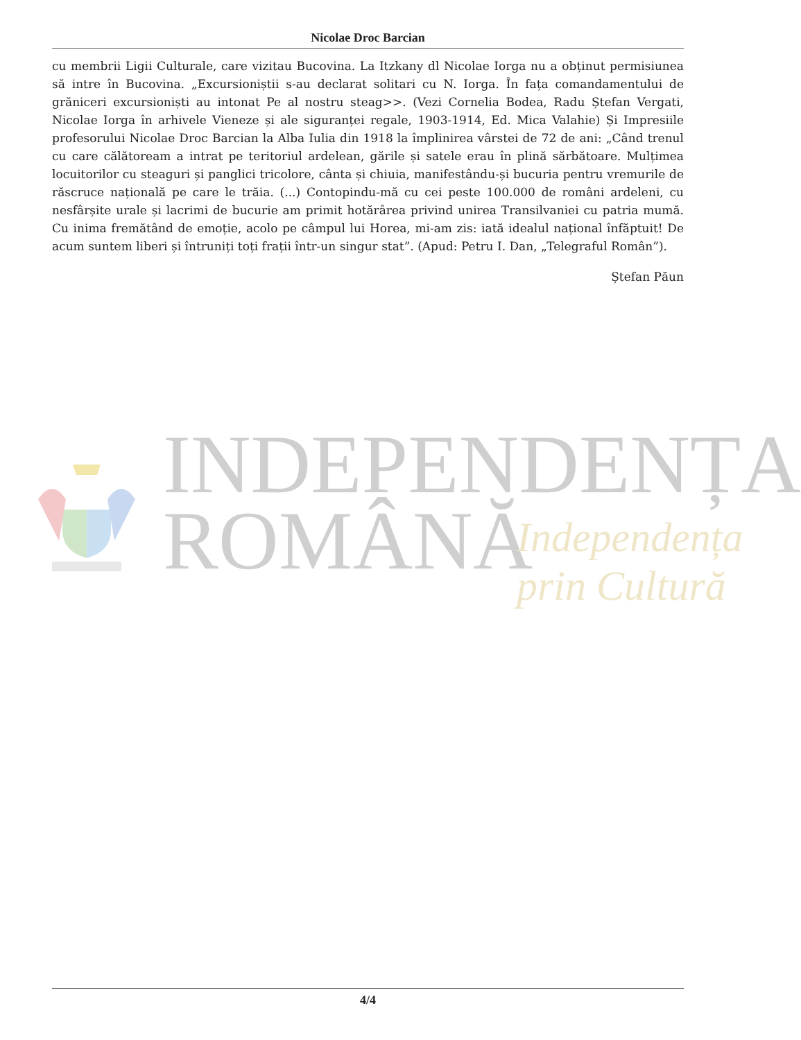Nicolae Droc Barcian
cu membrii Ligii Culturale, care vizitau Bucovina. La Itzkany dl Nicolae Iorga nu a obținut permisiunea să intre în Bucovina. „Excursioniștii s-au declarat solitari cu N. Iorga. În fața comandamentului de grăniceri excursioniști au intonat Pe al nostru steag>>. (Vezi Cornelia Bodea, Radu Ștefan Vergati, Nicolae Iorga în arhivele Vieneze și ale siguranței regale, 1903-1914, Ed. Mica Valahie) Și Impresiile profesorului Nicolae Droc Barcian la Alba Iulia din 1918 la împlinirea vârstei de 72 de ani: „Când trenul cu care călătoream a intrat pe teritoriul ardelean, gările și satele erau în plină sărbătoare. Mulțimea locuitorilor cu steaguri și panglici tricolore, cânta și chiuia, manifestându-și bucuria pentru vremurile de răscruce națională pe care le trăia. (...) Contopindu-mă cu cei peste 100.000 de români ardeleni, cu nesfârșite urale și lacrimi de bucurie am primit hotărârea privind unirea Transilvaniei cu patria mumă. Cu inima fremătând de emoție, acolo pe câmpul lui Horea, mi-am zis: iată idealul național înfăptuit! De acum suntem liberi și întruniți toți frații într-un singur stat”. (Apud: Petru I. Dan, „Telegraful Român”).
Ștefan Păun
INDEPENDENȚA
ROMÂNĂ
Independența
prin Cultură
4/4